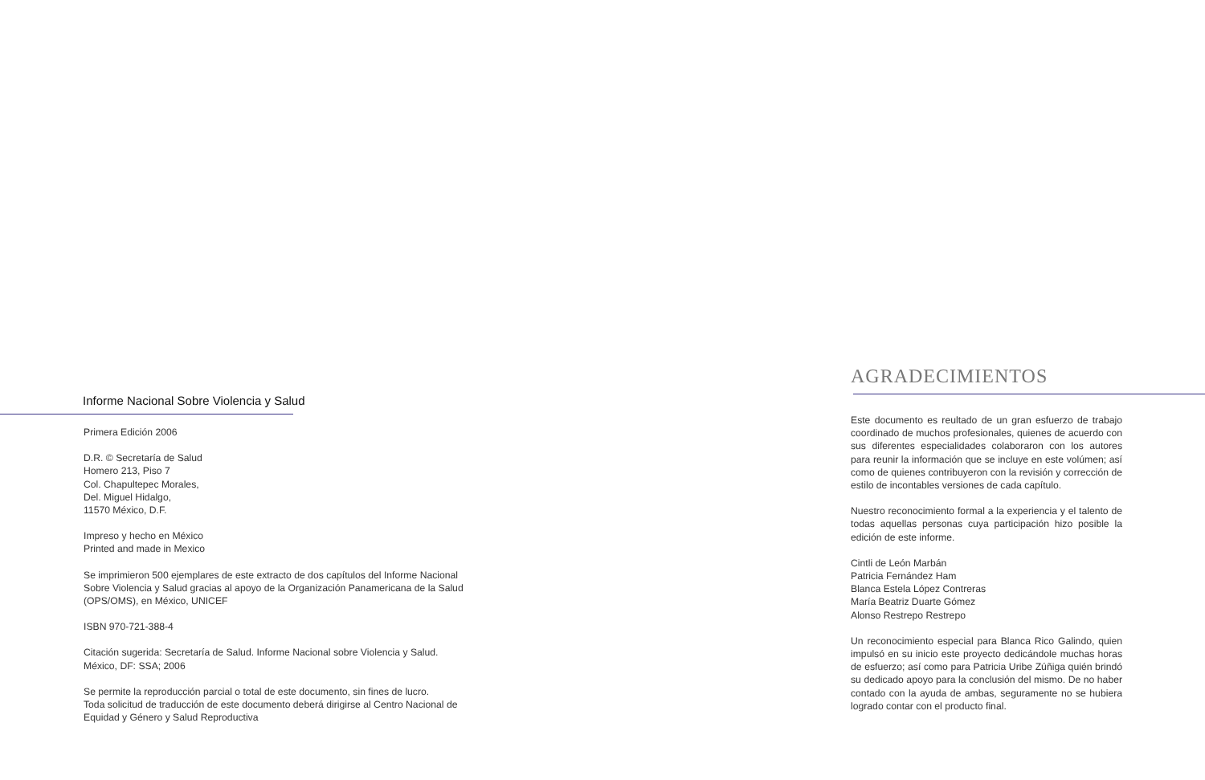Informe Nacional Sobre Violencia y Salud
Primera Edición 2006
D.R. © Secretaría de Salud
Homero 213, Piso 7
Col. Chapultepec Morales,
Del. Miguel Hidalgo,
11570 México, D.F.
Impreso y hecho en México
Printed and made in Mexico
Se imprimieron 500 ejemplares de este extracto de dos capítulos del Informe Nacional Sobre Violencia y Salud gracias al apoyo de la Organización Panamericana de la Salud (OPS/OMS), en México, UNICEF
ISBN 970-721-388-4
Citación sugerida: Secretaría de Salud. Informe Nacional sobre Violencia y Salud. México, DF: SSA; 2006
Se permite la reproducción parcial o total de este documento, sin fines de lucro.
Toda solicitud de traducción de este documento deberá dirigirse al Centro Nacional de Equidad y Género y Salud Reproductiva
AGRADECIMIENTOS
Este documento es reultado de un gran esfuerzo de trabajo coordinado de muchos profesionales, quienes de acuerdo con sus diferentes especialidades colaboraron con los autores para reunir la información que se incluye en este volúmen; así como de quienes contribuyeron con la revisión y corrección de estilo de incontables versiones de cada capítulo.
Nuestro reconocimiento formal a la experiencia y el talento de todas aquellas personas cuya participación hizo posible la edición de este informe.
Cintli de León Marbán
Patricia Fernández Ham
Blanca Estela López Contreras
María Beatriz Duarte Gómez
Alonso Restrepo Restrepo
Un reconocimiento especial para Blanca Rico Galindo, quien impulsó en su inicio este proyecto dedicándole muchas horas de esfuerzo; así como para Patricia Uribe Zúñiga quién brindó su dedicado apoyo para la conclusión del mismo. De no haber contado con la ayuda de ambas, seguramente no se hubiera logrado contar con el producto final.